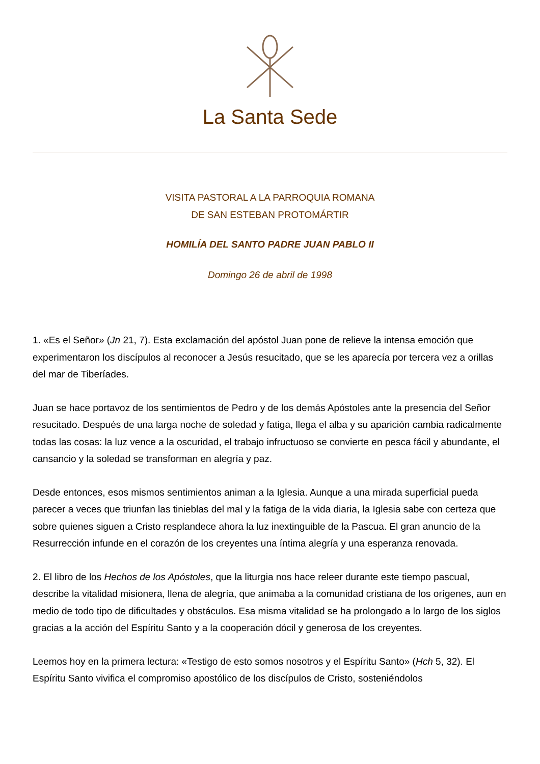La Santa Sede
VISITA PASTORAL A LA PARROQUIA ROMANA
DE SAN ESTEBAN PROTOMÁRTIR
HOMILÍA DEL SANTO PADRE JUAN PABLO II
Domingo 26 de abril de 1998
1. «Es el Señor» (Jn 21, 7). Esta exclamación del apóstol Juan pone de relieve la intensa emoción que experimentaron los discípulos al reconocer a Jesús resucitado, que se les aparecía por tercera vez a orillas del mar de Tiberíades.
Juan se hace portavoz de los sentimientos de Pedro y de los demás Apóstoles ante la presencia del Señor resucitado. Después de una larga noche de soledad y fatiga, llega el alba y su aparición cambia radicalmente todas las cosas: la luz vence a la oscuridad, el trabajo infructuoso se convierte en pesca fácil y abundante, el cansancio y la soledad se transforman en alegría y paz.
Desde entonces, esos mismos sentimientos animan a la Iglesia. Aunque a una mirada superficial pueda parecer a veces que triunfan las tinieblas del mal y la fatiga de la vida diaria, la Iglesia sabe con certeza que sobre quienes siguen a Cristo resplandece ahora la luz inextinguible de la Pascua. El gran anuncio de la Resurrección infunde en el corazón de los creyentes una íntima alegría y una esperanza renovada.
2. El libro de los Hechos de los Apóstoles, que la liturgia nos hace releer durante este tiempo pascual, describe la vitalidad misionera, llena de alegría, que animaba a la comunidad cristiana de los orígenes, aun en medio de todo tipo de dificultades y obstáculos. Esa misma vitalidad se ha prolongado a lo largo de los siglos gracias a la acción del Espíritu Santo y a la cooperación dócil y generosa de los creyentes.
Leemos hoy en la primera lectura: «Testigo de esto somos nosotros y el Espíritu Santo» (Hch 5, 32). El Espíritu Santo vivifica el compromiso apostólico de los discípulos de Cristo, sosteniéndolos